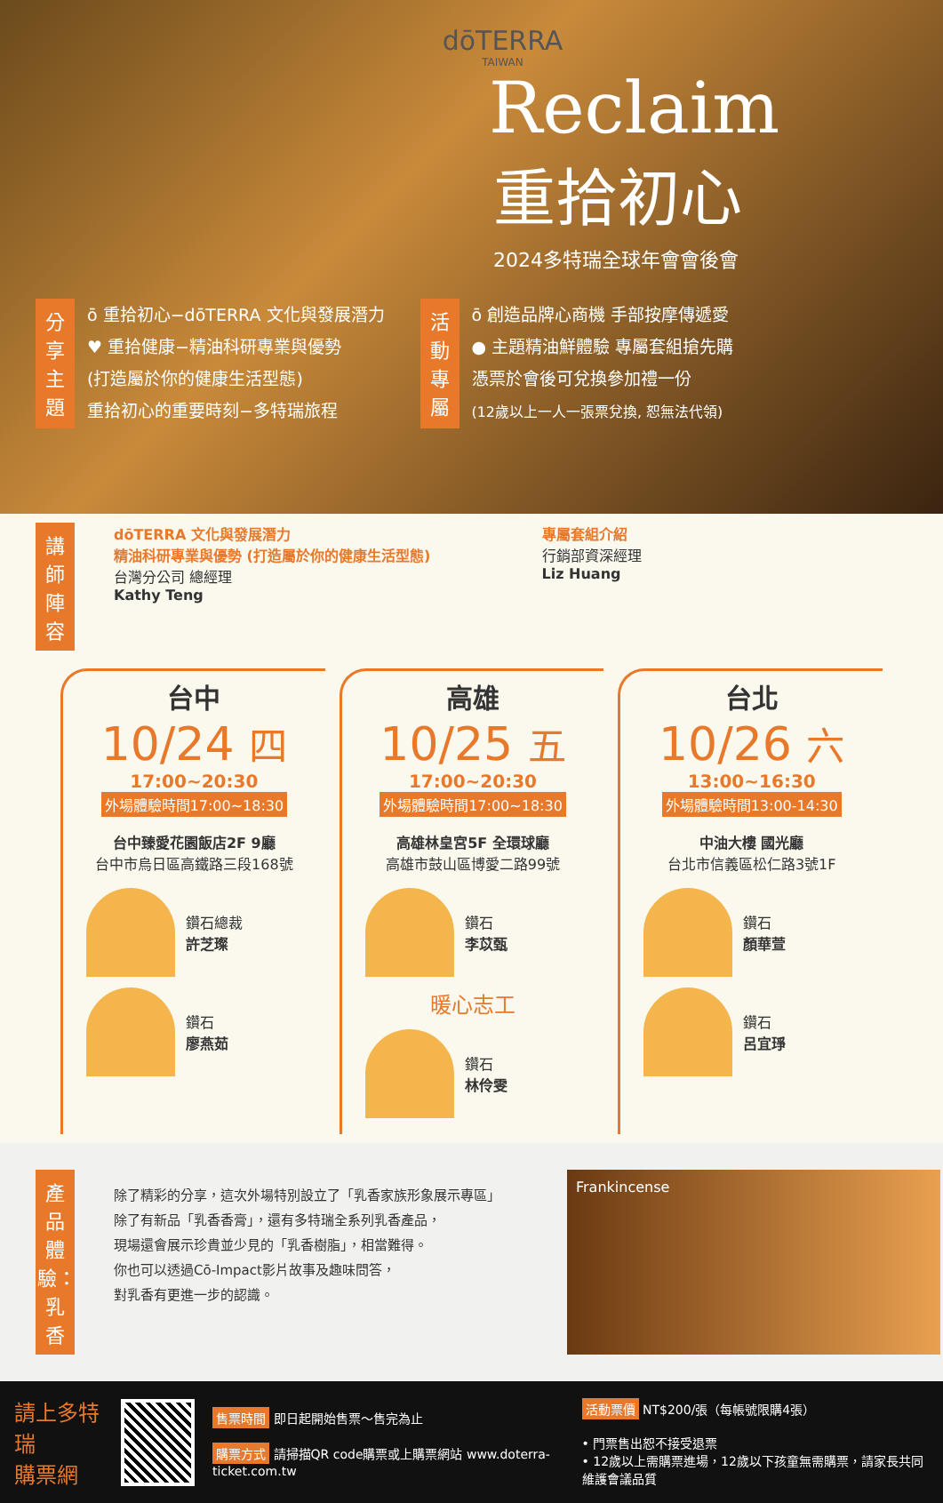dōTERRA
TAIWAN
Reclaim
重拾初心
2024多特瑞全球年會會後會
分享主題
ō 重拾初心−dōTERRA 文化與發展潛力
♥ 重拾健康−精油科研專業與優勢
(打造屬於你的健康生活型態)
重拾初心的重要時刻−多特瑞旅程
活動專屬
ō 創造品牌心商機 手部按摩傳遞愛
● 主題精油鮮體驗 專屬套組搶先購
憑票於會後可兌換參加禮一份
(12歲以上一人一張票兌換, 恕無法代領)
講師陣容
dōTERRA 文化與發展潛力
精油科研專業與優勢 (打造屬於你的健康生活型態)
台灣分公司 總經理
Kathy Teng
專屬套組介紹
行銷部資深經理
Liz Huang
台中
10/24 四
17:00~20:30
外場體驗時間17:00~18:30
台中臻愛花園飯店2F 9廳
台中市烏日區高鐵路三段168號
鑽石總裁
許芝璨
鑽石
廖燕茹
高雄
10/25 五
17:00~20:30
外場體驗時間17:00~18:30
高雄林皇宮5F 全環球廳
高雄市鼓山區博愛二路99號
鑽石
李苡甄
暖心志工
鑽石
林伶雯
台北
10/26 六
13:00~16:30
外場體驗時間13:00-14:30
中油大樓 國光廳
台北市信義區松仁路3號1F
鑽石
顏華萱
鑽石
呂宜琤
產品體驗：乳香
除了精彩的分享，這次外場特別設立了「乳香家族形象展示專區」
除了有新品「乳香香膏」，還有多特瑞全系列乳香產品，
現場還會展示珍貴並少見的「乳香樹脂」，相當難得。
你也可以透過Cō-Impact影片故事及趣味問答，
對乳香有更進一步的認識。
Frankincense
請上多特瑞
購票網
售票時間 即日起開始售票～售完為止
購票方式 請掃描QR code購票或上購票網站 www.doterra-ticket.com.tw
活動票價 NT$200/張（每帳號限購4張）
• 門票售出恕不接受退票
• 12歲以上需購票進場，12歲以下孩童無需購票，請家長共同維護會議品質